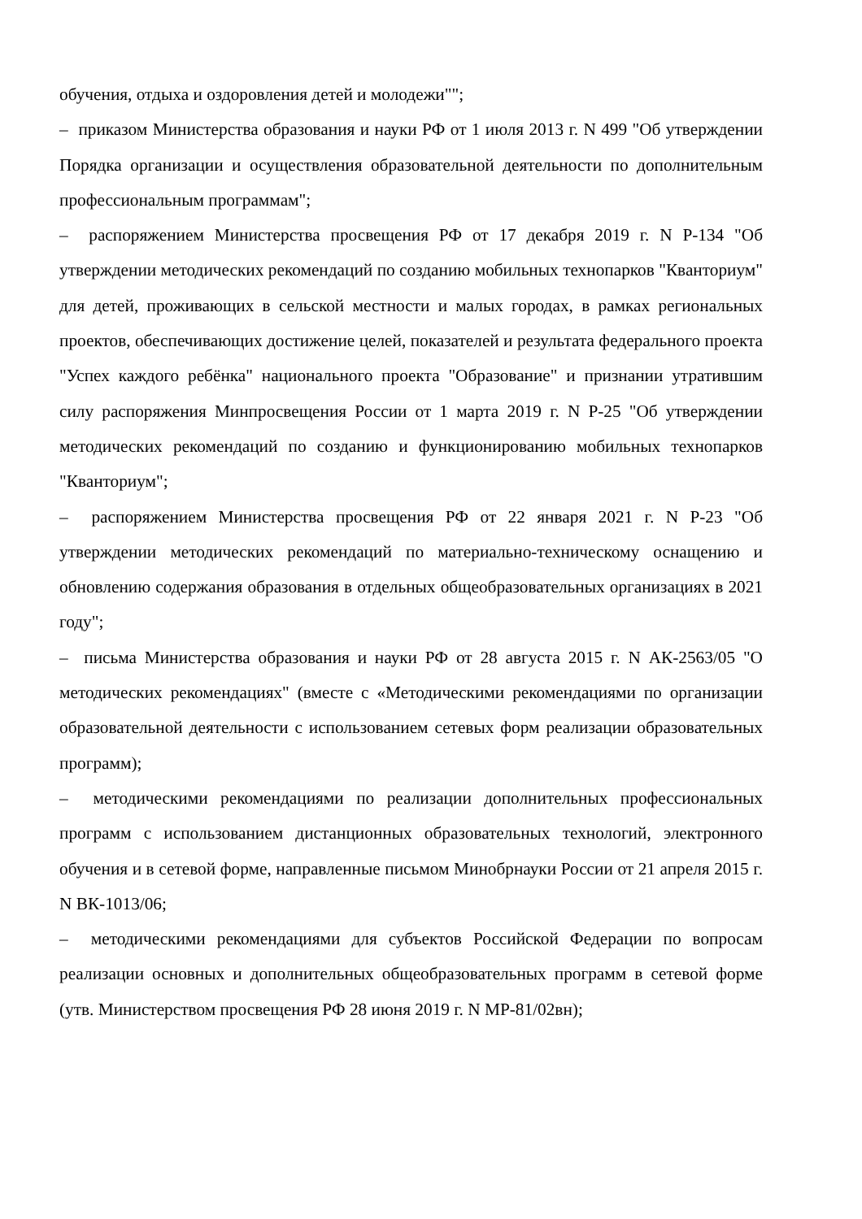обучения, отдыха и оздоровления детей и молодежи"";
– приказом Министерства образования и науки РФ от 1 июля 2013 г. N 499 "Об утверждении Порядка организации и осуществления образовательной деятельности по дополнительным профессиональным программам";
– распоряжением Министерства просвещения РФ от 17 декабря 2019 г. N Р-134 "Об утверждении методических рекомендаций по созданию мобильных технопарков "Кванториум" для детей, проживающих в сельской местности и малых городах, в рамках региональных проектов, обеспечивающих достижение целей, показателей и результата федерального проекта "Успех каждого ребёнка" национального проекта "Образование" и признании утратившим силу распоряжения Минпросвещения России от 1 марта 2019 г. N Р-25 "Об утверждении методических рекомендаций по созданию и функционированию мобильных технопарков "Кванториум";
– распоряжением Министерства просвещения РФ от 22 января 2021 г. N Р-23 "Об утверждении методических рекомендаций по материально-техническому оснащению и обновлению содержания образования в отдельных общеобразовательных организациях в 2021 году";
– письма Министерства образования и науки РФ от 28 августа 2015 г. N АК-2563/05 "О методических рекомендациях" (вместе с «Методическими рекомендациями по организации образовательной деятельности с использованием сетевых форм реализации образовательных программ);
– методическими рекомендациями по реализации дополнительных профессиональных программ с использованием дистанционных образовательных технологий, электронного обучения и в сетевой форме, направленные письмом Минобрнауки России от 21 апреля 2015 г. N ВК-1013/06;
– методическими рекомендациями для субъектов Российской Федерации по вопросам реализации основных и дополнительных общеобразовательных программ в сетевой форме (утв. Министерством просвещения РФ 28 июня 2019 г. N МР-81/02вн);